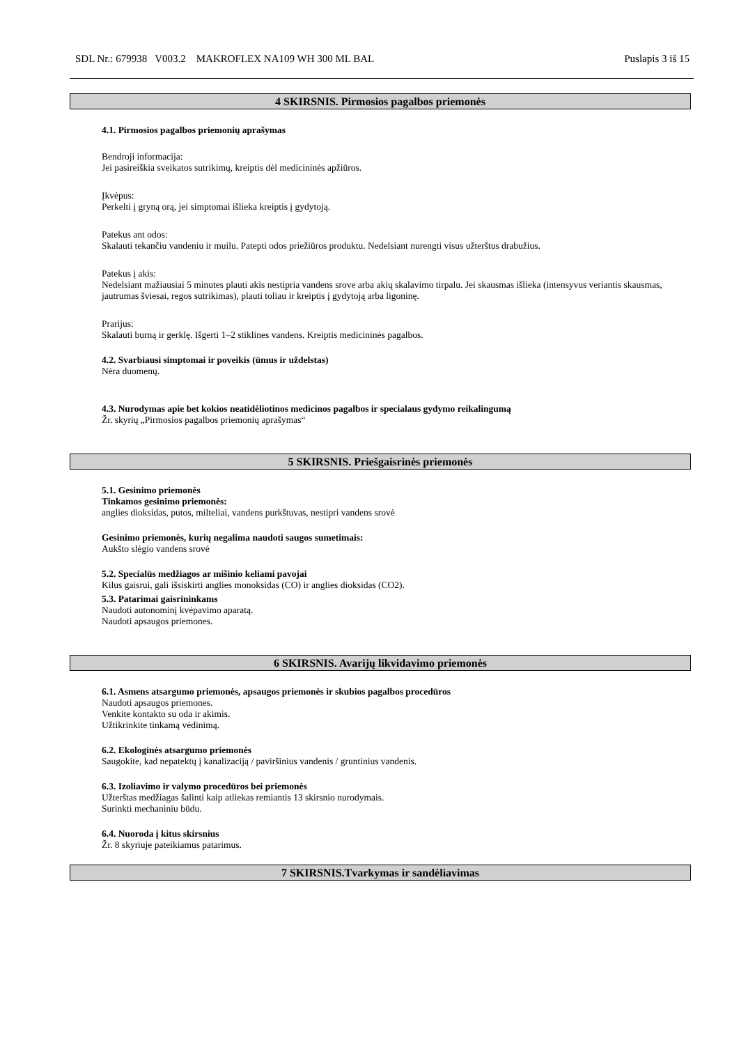SDL Nr.: 679938 V003.2 MAKROFLEX NA109 WH 300 ML BAL Puslapis 3 iš 15
4 SKIRSNIS. Pirmosios pagalbos priemonės
4.1. Pirmosios pagalbos priemonių aprašymas
Bendroji informacija:
Jei pasireiškia sveikatos sutrikimų, kreiptis dėl medicininės apžiūros.
Įkvėpus:
Perkelti į gryną orą, jei simptomai išlieka kreiptis į gydytoją.
Patekus ant odos:
Skalauti tekančiu vandeniu ir muilu. Patepti odos priežiūros produktu. Nedelsiant nurengti visus užterštus drabužius.
Patekus į akis:
Nedelsiant mažiausiai 5 minutes plauti akis nestipria vandens srove arba akių skalavimo tirpalu. Jei skausmas išlieka (intensyvus veriantis skausmas, jautrumas šviesai, regos sutrikimas), plauti toliau ir kreiptis į gydytoją arba ligoninę.
Prarijus:
Skalauti burną ir gerklę. Išgerti 1–2 stiklines vandens. Kreiptis medicininės pagalbos.
4.2. Svarbiausi simptomai ir poveikis (ūmus ir uždelstas)
Nėra duomenų.
4.3. Nurodymas apie bet kokios neatidėliotinos medicinos pagalbos ir specialaus gydymo reikalingumą
Žr. skyrių „Pirmosios pagalbos priemonių aprašymas“
5 SKIRSNIS. Priešgaisrinės priemonės
5.1. Gesinimo priemonės
Tinkamos gesinimo priemonės:
anglies dioksidas, putos, milteliai, vandens purkštuvas, nestipri vandens srovė
Gesinimo priemonės, kurių negalima naudoti saugos sumetimais:
Aukšto slėgio vandens srovė
5.2. Specialūs medžiagos ar mišinio keliami pavojai
Kilus gaisrui, gali išsiskirti anglies monoksidas (CO) ir anglies dioksidas (CO2).
5.3. Patarimai gaisrininkams
Naudoti autonominį kvėpavimo aparatą.
Naudoti apsaugos priemones.
6 SKIRSNIS. Avarijų likvidavimo priemonės
6.1. Asmens atsargumo priemonės, apsaugos priemonės ir skubios pagalbos procedūros
Naudoti apsaugos priemones.
Venkite kontakto su oda ir akimis.
Užtikrinkite tinkamą vėdinimą.
6.2. Ekologinės atsargumo priemonės
Saugokite, kad nepatektų į kanalizaciją / paviršinius vandenis / gruntinius vandenis.
6.3. Izoliavimo ir valymo procedūros bei priemonės
Užterštas medžiagas šalinti kaip atliekas remiantis 13 skirsnio nurodymais.
Surinkti mechaniniu būdu.
6.4. Nuoroda į kitus skirsnius
Žr. 8 skyriuje pateikiamus patarimus.
7 SKIRSNIS.Tvarkymas ir sandėliavimas